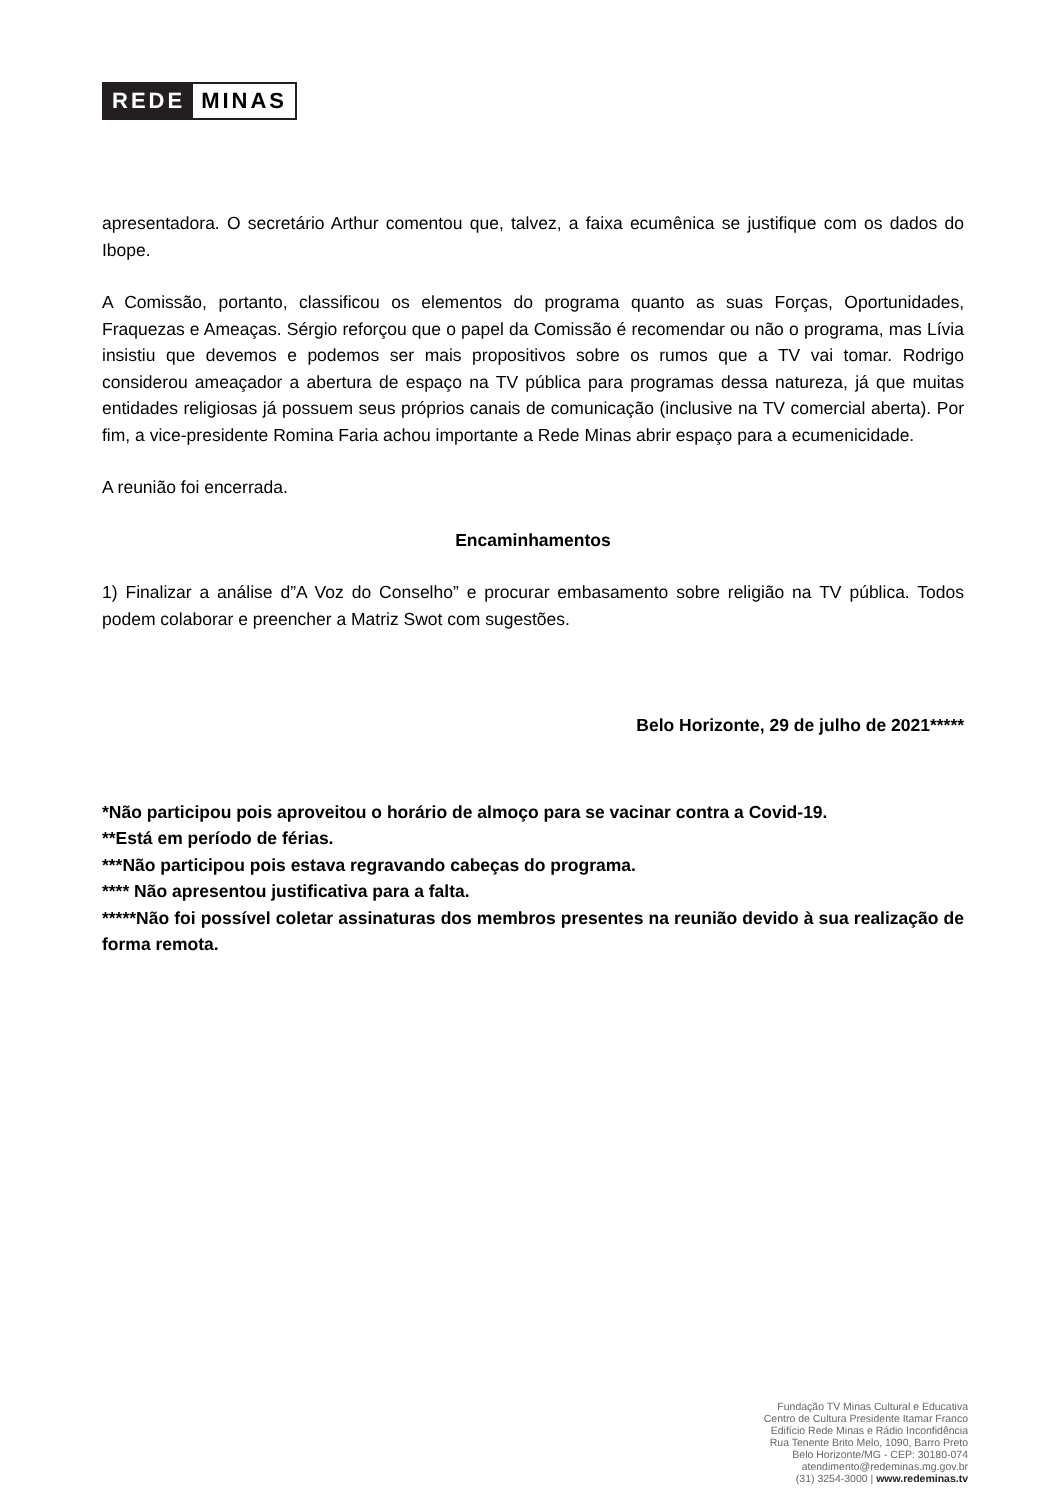REDE MINAS
apresentadora. O secretário Arthur comentou que, talvez, a faixa ecumênica se justifique com os dados do Ibope.
A Comissão, portanto, classificou os elementos do programa quanto as suas Forças, Oportunidades, Fraquezas e Ameaças. Sérgio reforçou que o papel da Comissão é recomendar ou não o programa, mas Lívia insistiu que devemos e podemos ser mais propositivos sobre os rumos que a TV vai tomar. Rodrigo considerou ameaçador a abertura de espaço na TV pública para programas dessa natureza, já que muitas entidades religiosas já possuem seus próprios canais de comunicação (inclusive na TV comercial aberta). Por fim, a vice-presidente Romina Faria achou importante a Rede Minas abrir espaço para a ecumenicidade.
A reunião foi encerrada.
Encaminhamentos
1) Finalizar a análise d”A Voz do Conselho” e procurar embasamento sobre religião na TV pública. Todos podem colaborar e preencher a Matriz Swot com sugestões.
Belo Horizonte, 29 de julho de 2021*****
*Não participou pois aproveitou o horário de almoço para se vacinar contra a Covid-19.
**Está em período de férias.
***Não participou pois estava regravando cabeças do programa.
**** Não apresentou justificativa para a falta.
*****Não foi possível coletar assinaturas dos membros presentes na reunião devido à sua realização de forma remota.
Fundação TV Minas Cultural e Educativa
Centro de Cultura Presidente Itamar Franco
Edifício Rede Minas e Rádio Inconfidência
Rua Tenente Brito Melo, 1090, Barro Preto
Belo Horizonte/MG - CEP: 30180-074
atendimento@redeminas.mg.gov.br
(31) 3254-3000 | www.redeminas.tv